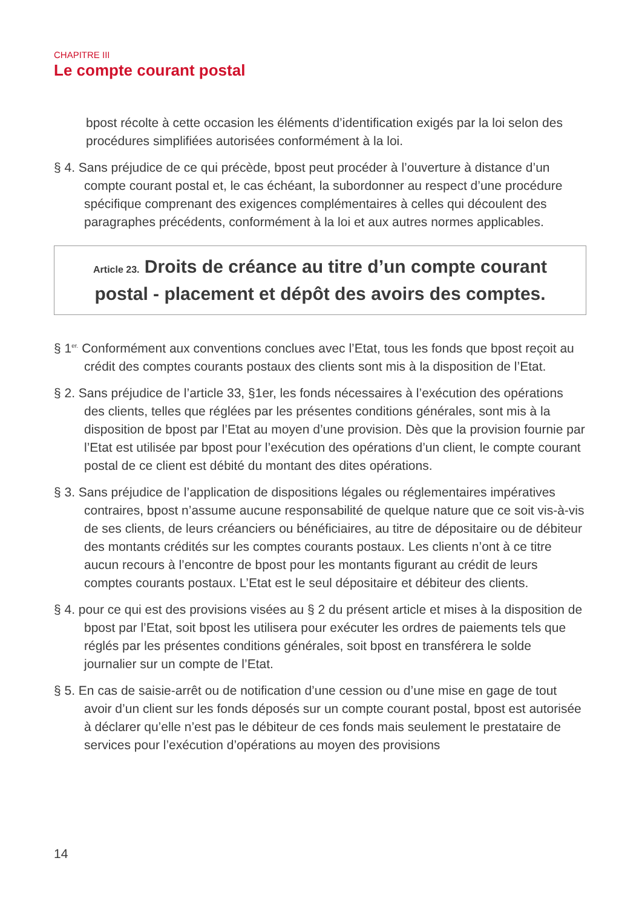CHAPITRE III
Le compte courant postal
bpost récolte à cette occasion les éléments d’identification exigés par la loi selon des procédures simplifiées autorisées conformément à la loi.
§ 4. Sans préjudice de ce qui précède, bpost peut procéder à l’ouverture à distance d’un compte courant postal et, le cas échéant, la subordonner au respect d’une procédure spécifique comprenant des exigences complémentaires à celles qui découlent des paragraphes précédents, conformément à la loi et aux autres normes applicables.
Article 23. Droits de créance au titre d’un compte courant postal - placement et dépôt des avoirs des comptes.
§ 1<sup>er.</sup> Conformément aux conventions conclues avec l’Etat, tous les fonds que bpost reçoit au crédit des comptes courants postaux des clients sont mis à la disposition de l’Etat.
§ 2. Sans préjudice de l’article 33, §1er, les fonds nécessaires à l’exécution des opérations des clients, telles que réglées par les présentes conditions générales, sont mis à la disposition de bpost par l’Etat au moyen d’une provision. Dès que la provision fournie par l’Etat est utilisée par bpost pour l’exécution des opérations d’un client, le compte courant postal de ce client est débité du montant des dites opérations.
§ 3. Sans préjudice de l’application de dispositions légales ou réglementaires impératives contraires, bpost n’assume aucune responsabilité de quelque nature que ce soit vis-à-vis de ses clients, de leurs créanciers ou bénéficiaires, au titre de dépositaire ou de débiteur des montants crédités sur les comptes courants postaux. Les clients n’ont à ce titre aucun recours à l’encontre de bpost pour les montants figurant au crédit de leurs comptes courants postaux. L’Etat est le seul dépositaire et débiteur des clients.
§ 4. pour ce qui est des provisions visées au § 2 du présent article et mises à la disposition de bpost par l’Etat, soit bpost les utilisera pour exécuter les ordres de paiements tels que réglés par les présentes conditions générales, soit bpost en transférera le solde journalier sur un compte de l’Etat.
§ 5. En cas de saisie-arrêt ou de notification d’une cession ou d’une mise en gage de tout avoir d’un client sur les fonds déposés sur un compte courant postal, bpost est autorisée à déclarer qu’elle n’est pas le débiteur de ces fonds mais seulement le prestataire de services pour l’exécution d’opérations au moyen des provisions
14